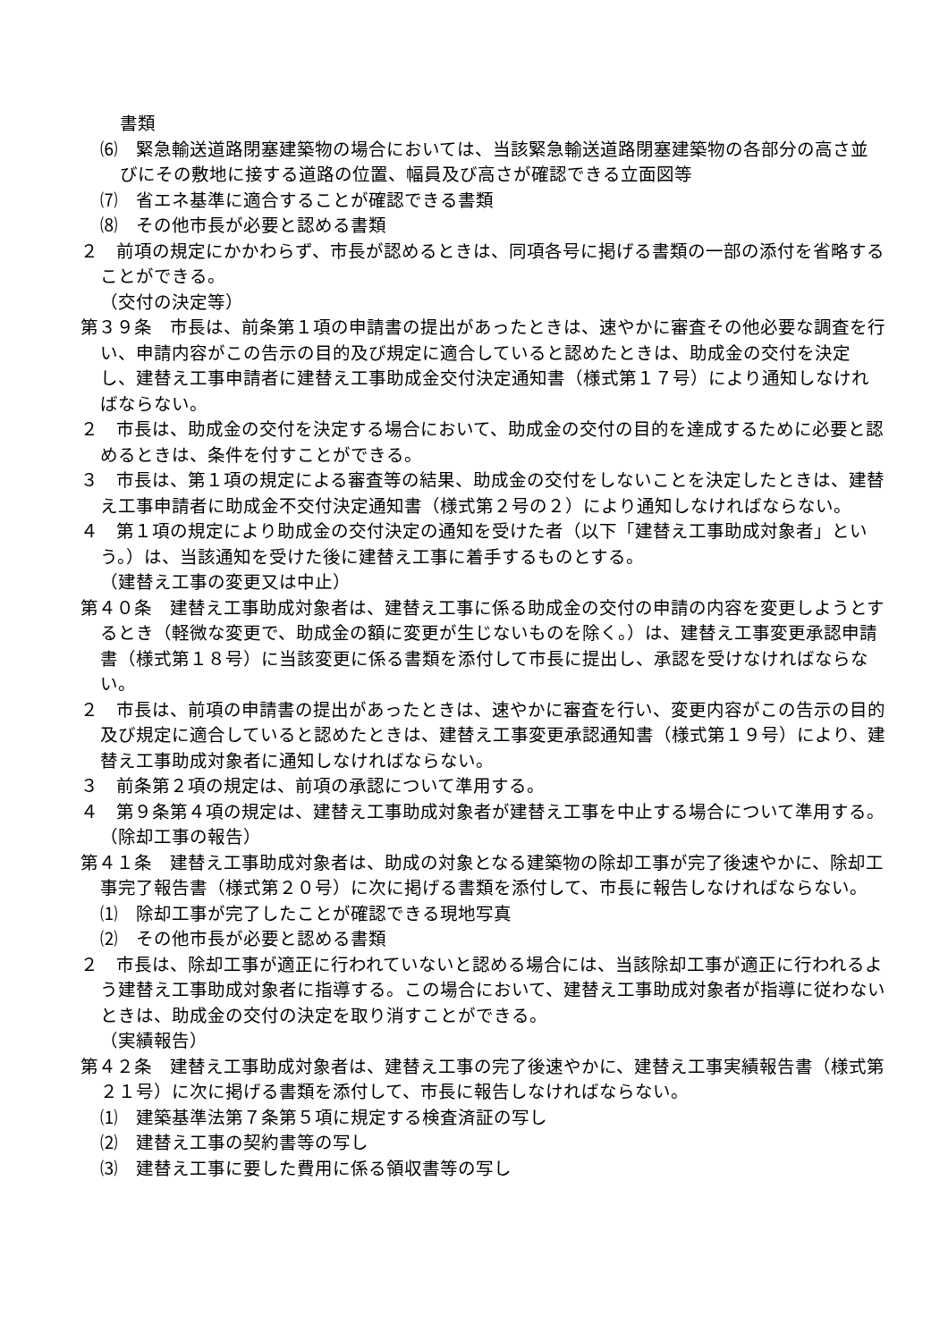書類
⑹　緊急輸送道路閉塞建築物の場合においては、当該緊急輸送道路閉塞建築物の各部分の高さ並びにその敷地に接する道路の位置、幅員及び高さが確認できる立面図等
⑺　省エネ基準に適合することが確認できる書類
⑻　その他市長が必要と認める書類
２　前項の規定にかかわらず、市長が認めるときは、同項各号に掲げる書類の一部の添付を省略することができる。
（交付の決定等）
第３９条　市長は、前条第１項の申請書の提出があったときは、速やかに審査その他必要な調査を行い、申請内容がこの告示の目的及び規定に適合していると認めたときは、助成金の交付を決定し、建替え工事申請者に建替え工事助成金交付決定通知書（様式第１７号）により通知しなければならない。
２　市長は、助成金の交付を決定する場合において、助成金の交付の目的を達成するために必要と認めるときは、条件を付すことができる。
３　市長は、第１項の規定による審査等の結果、助成金の交付をしないことを決定したときは、建替え工事申請者に助成金不交付決定通知書（様式第２号の２）により通知しなければならない。
４　第１項の規定により助成金の交付決定の通知を受けた者（以下「建替え工事助成対象者」という。）は、当該通知を受けた後に建替え工事に着手するものとする。
（建替え工事の変更又は中止）
第４０条　建替え工事助成対象者は、建替え工事に係る助成金の交付の申請の内容を変更しようとするとき（軽微な変更で、助成金の額に変更が生じないものを除く。）は、建替え工事変更承認申請書（様式第１８号）に当該変更に係る書類を添付して市長に提出し、承認を受けなければならない。
２　市長は、前項の申請書の提出があったときは、速やかに審査を行い、変更内容がこの告示の目的及び規定に適合していると認めたときは、建替え工事変更承認通知書（様式第１９号）により、建替え工事助成対象者に通知しなければならない。
３　前条第２項の規定は、前項の承認について準用する。
４　第９条第４項の規定は、建替え工事助成対象者が建替え工事を中止する場合について準用する。
（除却工事の報告）
第４１条　建替え工事助成対象者は、助成の対象となる建築物の除却工事が完了後速やかに、除却工事完了報告書（様式第２０号）に次に掲げる書類を添付して、市長に報告しなければならない。
⑴　除却工事が完了したことが確認できる現地写真
⑵　その他市長が必要と認める書類
２　市長は、除却工事が適正に行われていないと認める場合には、当該除却工事が適正に行われるよう建替え工事助成対象者に指導する。この場合において、建替え工事助成対象者が指導に従わないときは、助成金の交付の決定を取り消すことができる。
（実績報告）
第４２条　建替え工事助成対象者は、建替え工事の完了後速やかに、建替え工事実績報告書（様式第２１号）に次に掲げる書類を添付して、市長に報告しなければならない。
⑴　建築基準法第７条第５項に規定する検査済証の写し
⑵　建替え工事の契約書等の写し
⑶　建替え工事に要した費用に係る領収書等の写し